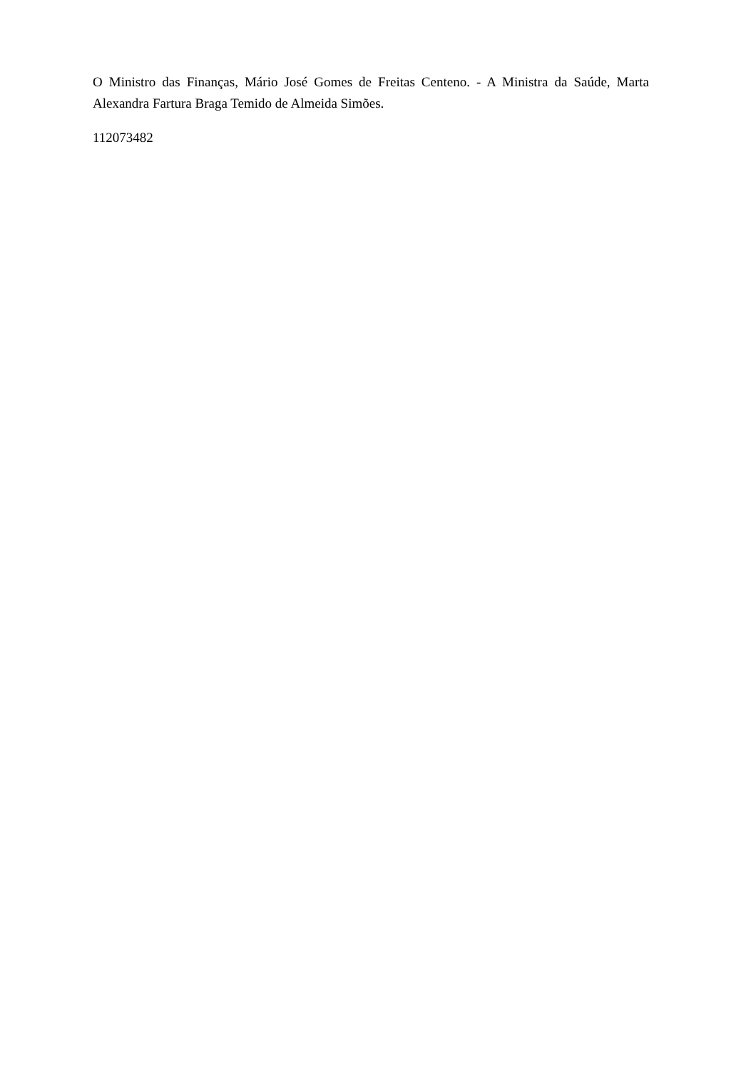O Ministro das Finanças, Mário José Gomes de Freitas Centeno. - A Ministra da Saúde, Marta Alexandra Fartura Braga Temido de Almeida Simões.
112073482